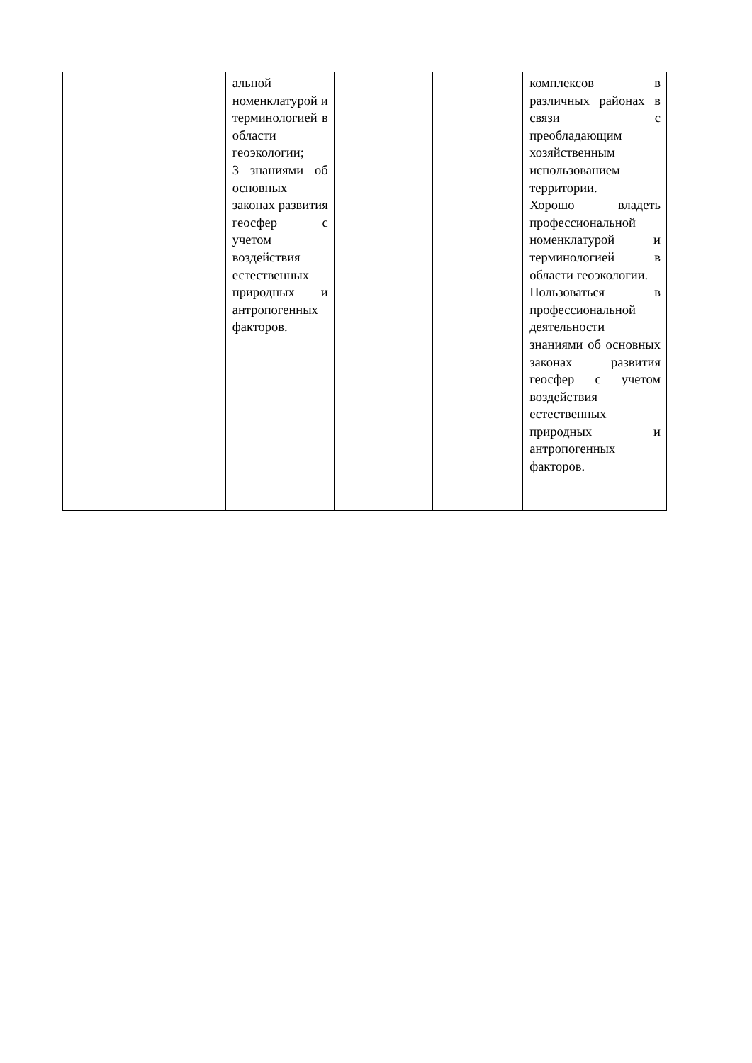| | | альной номенклатурой и терминологией в области геоэкологии; 3 знаниями об основных законах развития геосфер с учетом воздействия естественных природных и антропогенных факторов. | | | комплексов в различных районах в связи с преобладающим хозяйственным использованием территории. Хорошо владеть профессиональной номенклатурой и терминологией в области геоэкологии. Пользоваться в профессиональной деятельности знаниями об основных законах развития геосфер с учетом воздействия естественных природных и антропогенных факторов. |